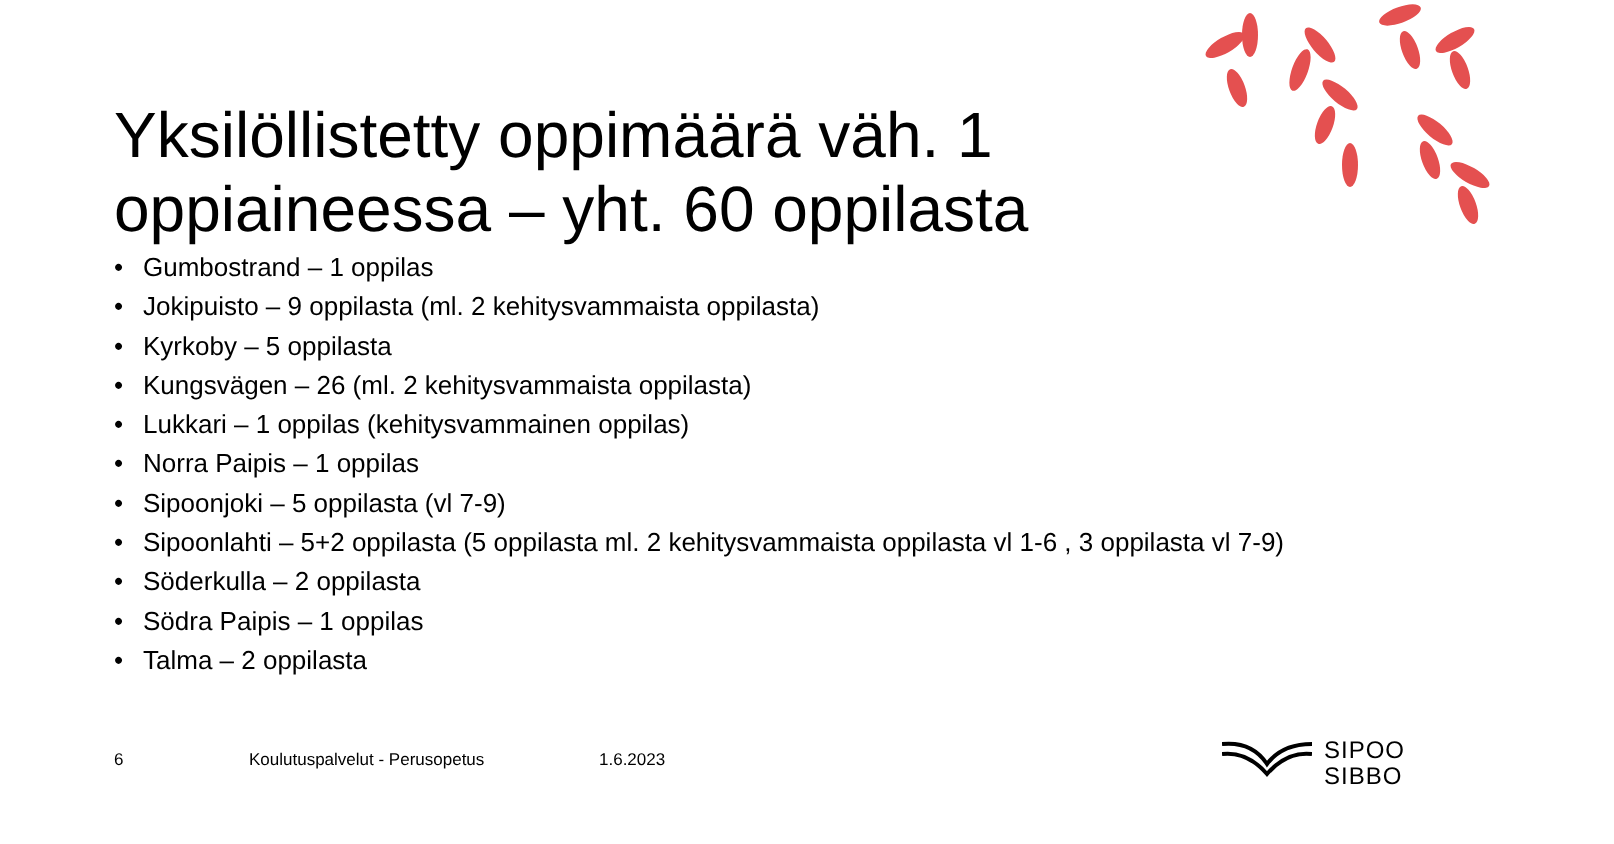Yksilöllistetty oppimäärä väh. 1 oppiaineessa – yht. 60 oppilasta
• Gumbostrand – 1 oppilas
• Jokipuisto – 9 oppilasta (ml. 2 kehitysvammaista oppilasta)
• Kyrkoby – 5 oppilasta
• Kungsvägen – 26 (ml. 2 kehitysvammaista oppilasta)
• Lukkari – 1 oppilas (kehitysvammainen oppilas)
• Norra Paipis – 1 oppilas
• Sipoonjoki – 5 oppilasta (vl 7-9)
• Sipoonlahti – 5+2 oppilasta (5 oppilasta ml. 2 kehitysvammaista oppilasta vl 1-6 , 3 oppilasta vl 7-9)
• Söderkulla – 2 oppilasta
• Södra Paipis – 1 oppilas
• Talma – 2 oppilasta
6 Koulutuspalvelut - Perusopetus 1.6.2023
SIPOO
SIBBO